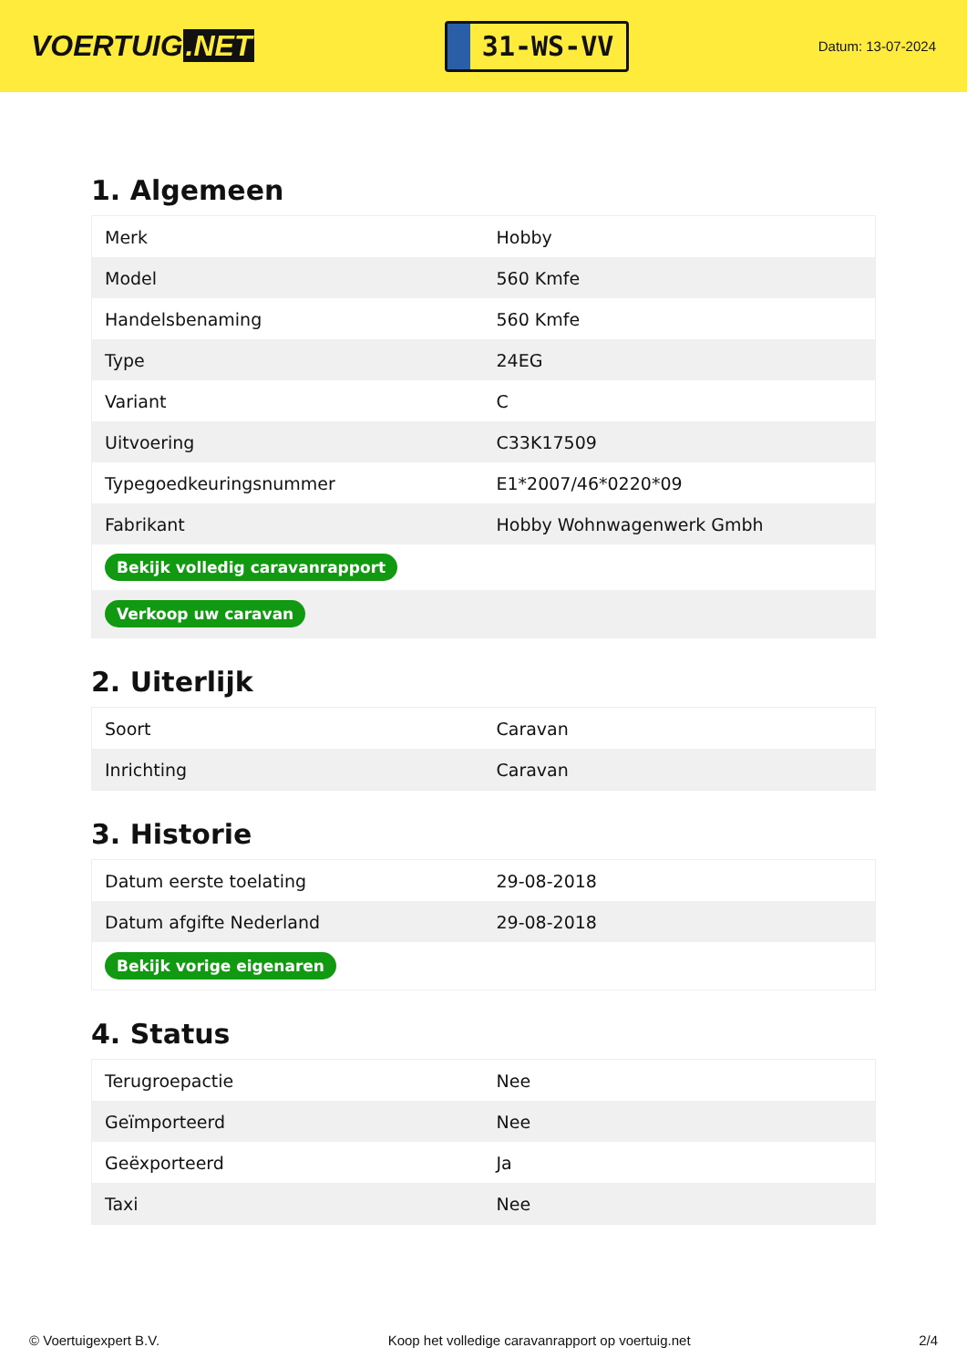VOERTUIG.NET
31-WS-VV
Datum: 13-07-2024
1. Algemeen
| Merk | Hobby |
| Model | 560 Kmfe |
| Handelsbenaming | 560 Kmfe |
| Type | 24EG |
| Variant | C |
| Uitvoering | C33K17509 |
| Typegoedkeuringsnummer | E1*2007/46*0220*09 |
| Fabrikant | Hobby Wohnwagenwerk Gmbh |
| Bekijk volledig caravanrapport | |
| Verkoop uw caravan | |
2. Uiterlijk
| Soort | Caravan |
| Inrichting | Caravan |
3. Historie
| Datum eerste toelating | 29-08-2018 |
| Datum afgifte Nederland | 29-08-2018 |
| Bekijk vorige eigenaren | |
4. Status
| Terugroepactie | Nee |
| Geïmporteerd | Nee |
| Geëxporteerd | Ja |
| Taxi | Nee |
© Voertuigexpert B.V. Koop het volledige caravanrapport op voertuig.net 2/4